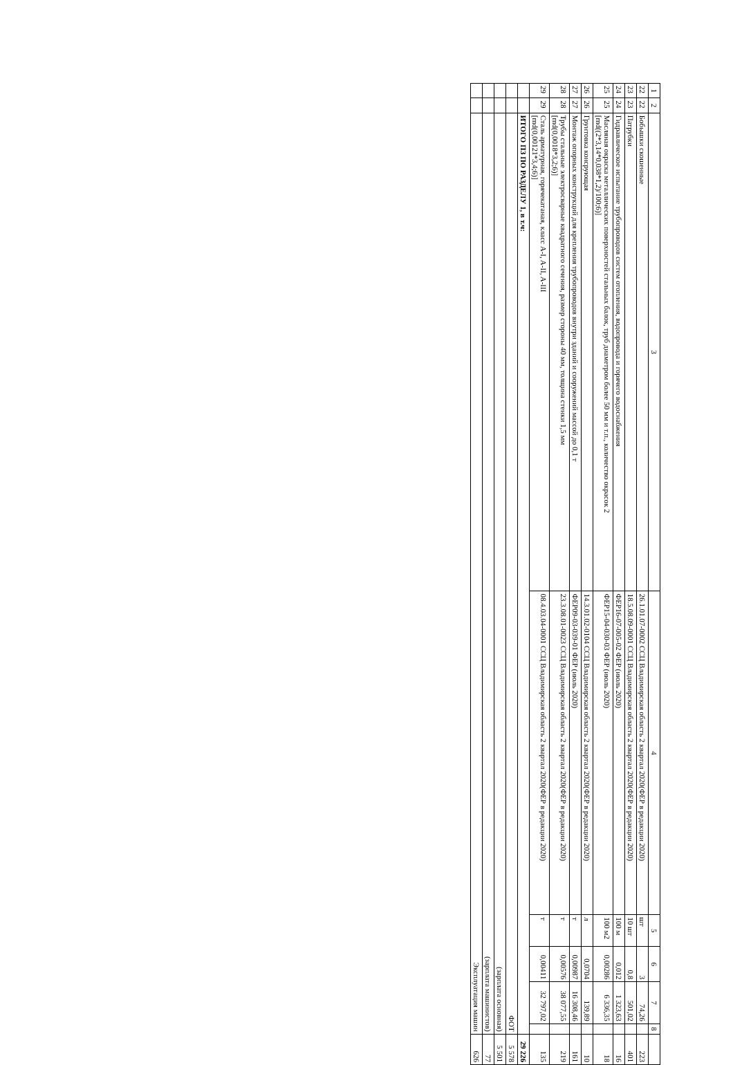| 1 | 2 | 3 | 4 | 5 | 6 | 7 | 8 | |
| --- | --- | --- | --- | --- | --- | --- | --- | --- |
| 22 | 22 | Бобышки скошенные | 26.1.01.07-0002 ССЦ Владимирская область 2 квартал 2020(ФЕР в редакции 2020) | шт | 3 | 74,26 | | 223 |
| 23 | 23 | Патрубки | 18.5.08.09-0001 ССЦ Владимирская область 2 квартал 2020(ФЕР в редакции 2020) | 10 шт | 0,8 | 501,02 | | 401 |
| 24 | 24 | Гидравлическое испытание трубопроводов систем отопления, водопровода и горячего водоснабжения | ФЕР16-07-005-02 ФЕР (июль 2020) | 100 м | 0,012 | 1 323,63 | | 16 |
| 25 | 25 | Масляная окраска металлических поверхностей стальных балок, труб диаметром более 50 мм и т.п., количество окрасок 2 [rnd((2*3,14*0,038*1,2)/100;6)] | ФЕР15-04-030-03 ФЕР (июль 2020) | 100 м2 | 0,00286 | 6 336,35 | | 18 |
| 26 | 26 | Грунтовка консрующая | 14.3.01.02-0104 ССЦ Владимирская область 2 квартал 2020(ФЕР в редакции 2020) | л | 0,0704 | 139,89 | | 10 |
| 27 | 27 | Монтаж опорных конструкций для крепления трубопроводов внутри зданий и сооружений массой до 0,1 т | ФЕР09-03-039-01 ФЕР (июль 2020) | т | 0,00987 | 16 308,46 | | 161 |
| 28 | 28 | Трубы стальные электросварные квадратного сечения, размер стороны 40 мм, толщина стенки 1,5 мм [rnd(0,0018*3,2;6)] | 23.3.08.01-0023 ССЦ Владимирская область 2 квартал 2020(ФЕР в редакции 2020) | т | 0,00576 | 38 077,55 | | 219 |
| 29 | 29 | Сталь арматурная, горячекатаная, класс A-I, A-II, A-III [rnd(0,00121*3,4;6)] | 08.4.03.04-0001 ССЦ Владимирская область 2 квартал 2020(ФЕР в редакции 2020) | т | 0,00411 | 32 797,02 | | 135 |
| | | ИТОГО ПЗ ПО РАЗДЕЛУ 1, в т.ч: | | | | | | 29 226 |
| | | ФОТ | | | | | | 5 578 |
| | | (зарплата основная) | | | | | | 5 501 |
| | | (зарплата машинистов) | | | | | | 77 |
| | | Эксплуатация машин | | | | | | 626 |